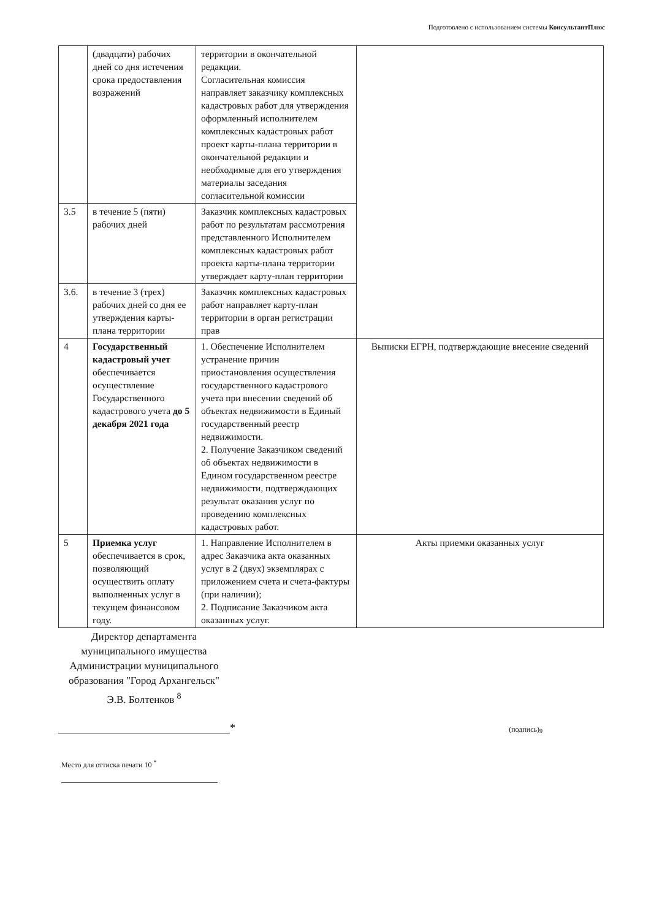Подготовлено с использованием системы КонсультантПлюс
| | (двадцати) рабочих дней со дня истечения срока предоставления возражений | территории в окончательной редакции. Согласительная комиссия направляет заказчику комплексных кадастровых работ для утверждения оформленный исполнителем комплексных кадастровых работ проект карты-плана территории в окончательной редакции и необходимые для его утверждения материалы заседания согласительной комиссии | |
| 3.5 | в течение 5 (пяти) рабочих дней | Заказчик комплексных кадастровых работ по результатам рассмотрения представленного Исполнителем комплексных кадастровых работ проекта карты-плана территории утверждает карту-план территории | |
| 3.6. | в течение 3 (трех) рабочих дней со дня ее утверждения карты-плана территории | Заказчик комплексных кадастровых работ направляет карту-план территории в орган регистрации прав | |
| 4 | Государственный кадастровый учет обеспечивается осуществление Государственного кадастрового учета до 5 декабря 2021 года | 1. Обеспечение Исполнителем устранение причин приостановления осуществления государственного кадастрового учета при внесении сведений об объектах недвижимости в Единый государственный реестр недвижимости. 2. Получение Заказчиком сведений об объектах недвижимости в Едином государственном реестре недвижимости, подтверждающих результат оказания услуг по проведению комплексных кадастровых работ. | Выписки ЕГРН, подтверждающие внесение сведений |
| 5 | Приемка услуг обеспечивается в срок, позволяющий осуществить оплату выполненных услуг в текущем финансовом году. | 1. Направление Исполнителем в адрес Заказчика акта оказанных услуг в 2 (двух) экземплярах с приложением счета и счета-фактуры (при наличии); 2. Подписание Заказчиком акта оказанных услуг. | Акты приемки оказанных услуг |
Директор департамента муниципального имущества Администрации муниципального образования "Город Архангельск"
Э.В. Болтенков <sup>8</sup>
*
(подпись)<sup>9</sup>
Место для оттиска печати 10 <sup>*</sup>